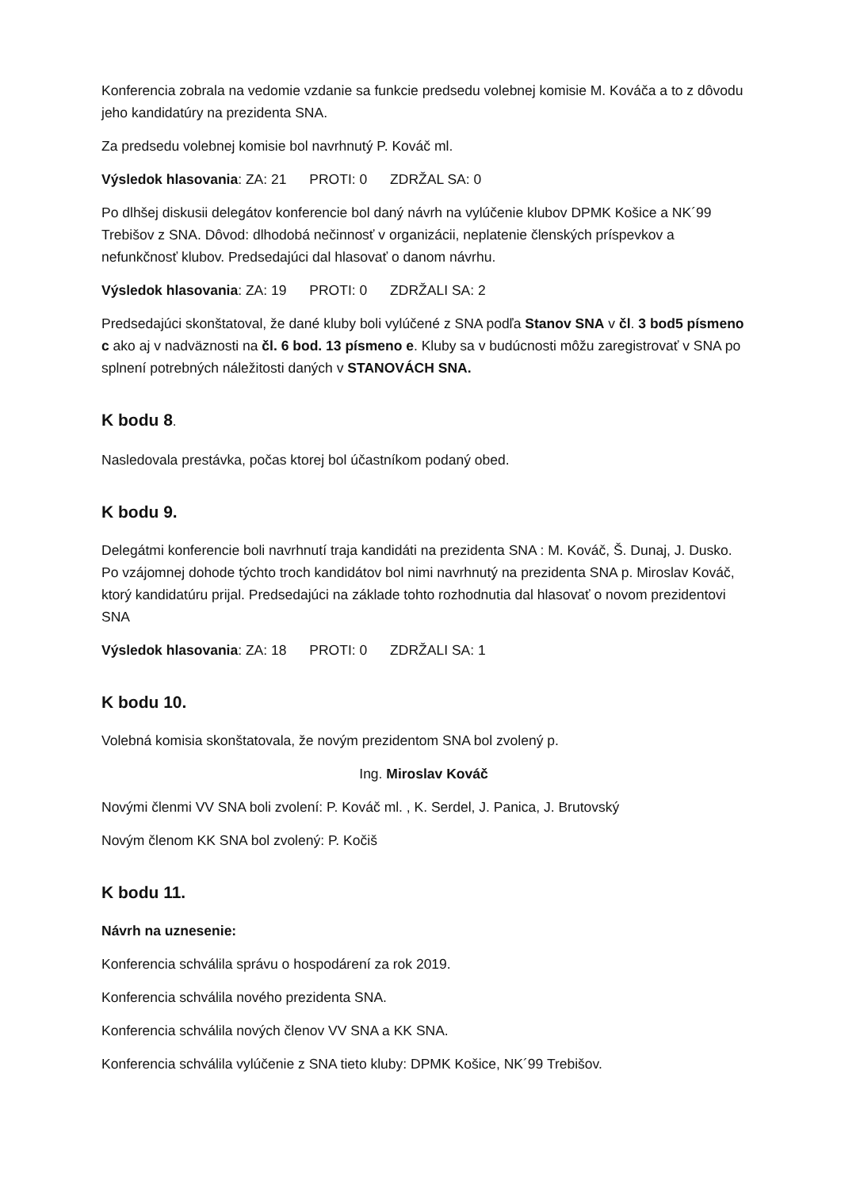Konferencia zobrala na vedomie vzdanie sa funkcie predsedu volebnej komisie M. Kováča a to z dôvodu jeho kandidatúry na prezidenta SNA.
Za predsedu volebnej komisie bol navrhnutý P. Kováč ml.
Výsledok hlasovania: ZA: 21 PROTI: 0 ZDRŽAL SA: 0
Po dlhšej diskusii delegátov konferencie bol daný návrh na vylúčenie klubov DPMK Košice a NK´99 Trebišov z SNA. Dôvod: dlhodobá nečinnosť v organizácii, neplatenie členských príspevkov a nefunkčnosť klubov. Predsedajúci dal hlasovať o danom návrhu.
Výsledok hlasovania: ZA: 19 PROTI: 0 ZDRŽALI SA: 2
Predsedajúci skonštatoval, že dané kluby boli vylúčené z SNA podľa Stanov SNA v čl. 3 bod5 písmeno c ako aj v nadväznosti na čl. 6 bod. 13 písmeno e. Kluby sa v budúcnosti môžu zaregistrovať v SNA po splnení potrebných náležitosti daných v STANOVÁCH SNA.
K bodu 8.
Nasledovala prestávka, počas ktorej bol účastníkom podaný obed.
K bodu 9.
Delegátmi konferencie boli navrhnutí traja kandidáti na prezidenta SNA : M. Kováč, Š. Dunaj, J. Dusko. Po vzájomnej dohode týchto troch kandidátov bol nimi navrhnutý na prezidenta SNA p. Miroslav Kováč, ktorý kandidatúru prijal. Predsedajúci na základe tohto rozhodnutia dal hlasovať o novom prezidentovi SNA
Výsledok hlasovania: ZA: 18 PROTI: 0 ZDRŽALI SA: 1
K bodu 10.
Volebná komisia skonštatovala, že novým prezidentom SNA bol zvolený p.
Ing. Miroslav Kováč
Novými členmi VV SNA boli zvolení: P. Kováč ml. , K. Serdel, J. Panica, J. Brutovský
Novým členom KK SNA bol zvolený: P. Kočiš
K bodu 11.
Návrh na uznesenie:
Konferencia schválila správu o hospodárení za rok 2019.
Konferencia schválila nového prezidenta SNA.
Konferencia schválila nových členov VV SNA a KK SNA.
Konferencia schválila vylúčenie z SNA tieto kluby: DPMK Košice, NK´99 Trebišov.